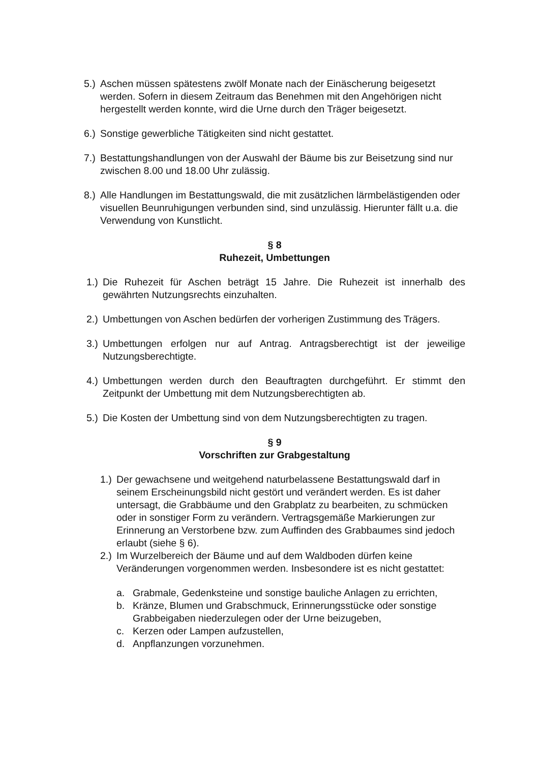5.) Aschen müssen spätestens zwölf Monate nach der Einäscherung beigesetzt werden. Sofern in diesem Zeitraum das Benehmen mit den Angehörigen nicht hergestellt werden konnte, wird die Urne durch den Träger beigesetzt.
6.) Sonstige gewerbliche Tätigkeiten sind nicht gestattet.
7.) Bestattungshandlungen von der Auswahl der Bäume bis zur Beisetzung sind nur zwischen 8.00 und 18.00 Uhr zulässig.
8.) Alle Handlungen im Bestattungswald, die mit zusätzlichen lärmbelästigenden oder visuellen Beunruhigungen verbunden sind, sind unzulässig. Hierunter fällt u.a. die Verwendung von Kunstlicht.
§ 8
Ruhezeit, Umbettungen
1.) Die Ruhezeit für Aschen beträgt 15 Jahre. Die Ruhezeit ist innerhalb des gewährten Nutzungsrechts einzuhalten.
2.) Umbettungen von Aschen bedürfen der vorherigen Zustimmung des Trägers.
3.) Umbettungen erfolgen nur auf Antrag. Antragsberechtigt ist der jeweilige Nutzungsberechtigte.
4.) Umbettungen werden durch den Beauftragten durchgeführt. Er stimmt den Zeitpunkt der Umbettung mit dem Nutzungsberechtigten ab.
5.) Die Kosten der Umbettung sind von dem Nutzungsberechtigten zu tragen.
§ 9
Vorschriften zur Grabgestaltung
1.) Der gewachsene und weitgehend naturbelassene Bestattungswald darf in seinem Erscheinungsbild nicht gestört und verändert werden. Es ist daher untersagt, die Grabbäume und den Grabplatz zu bearbeiten, zu schmücken oder in sonstiger Form zu verändern. Vertragsgemäße Markierungen zur Erinnerung an Verstorbene bzw. zum Auffinden des Grabbaumes sind jedoch erlaubt (siehe § 6).
2.) Im Wurzelbereich der Bäume und auf dem Waldboden dürfen keine Veränderungen vorgenommen werden. Insbesondere ist es nicht gestattet:
a. Grabmale, Gedenksteine und sonstige bauliche Anlagen zu errichten,
b. Kränze, Blumen und Grabschmuck, Erinnerungsstücke oder sonstige Grabbeigaben niederzulegen oder der Urne beizugeben,
c. Kerzen oder Lampen aufzustellen,
d. Anpflanzungen vorzunehmen.